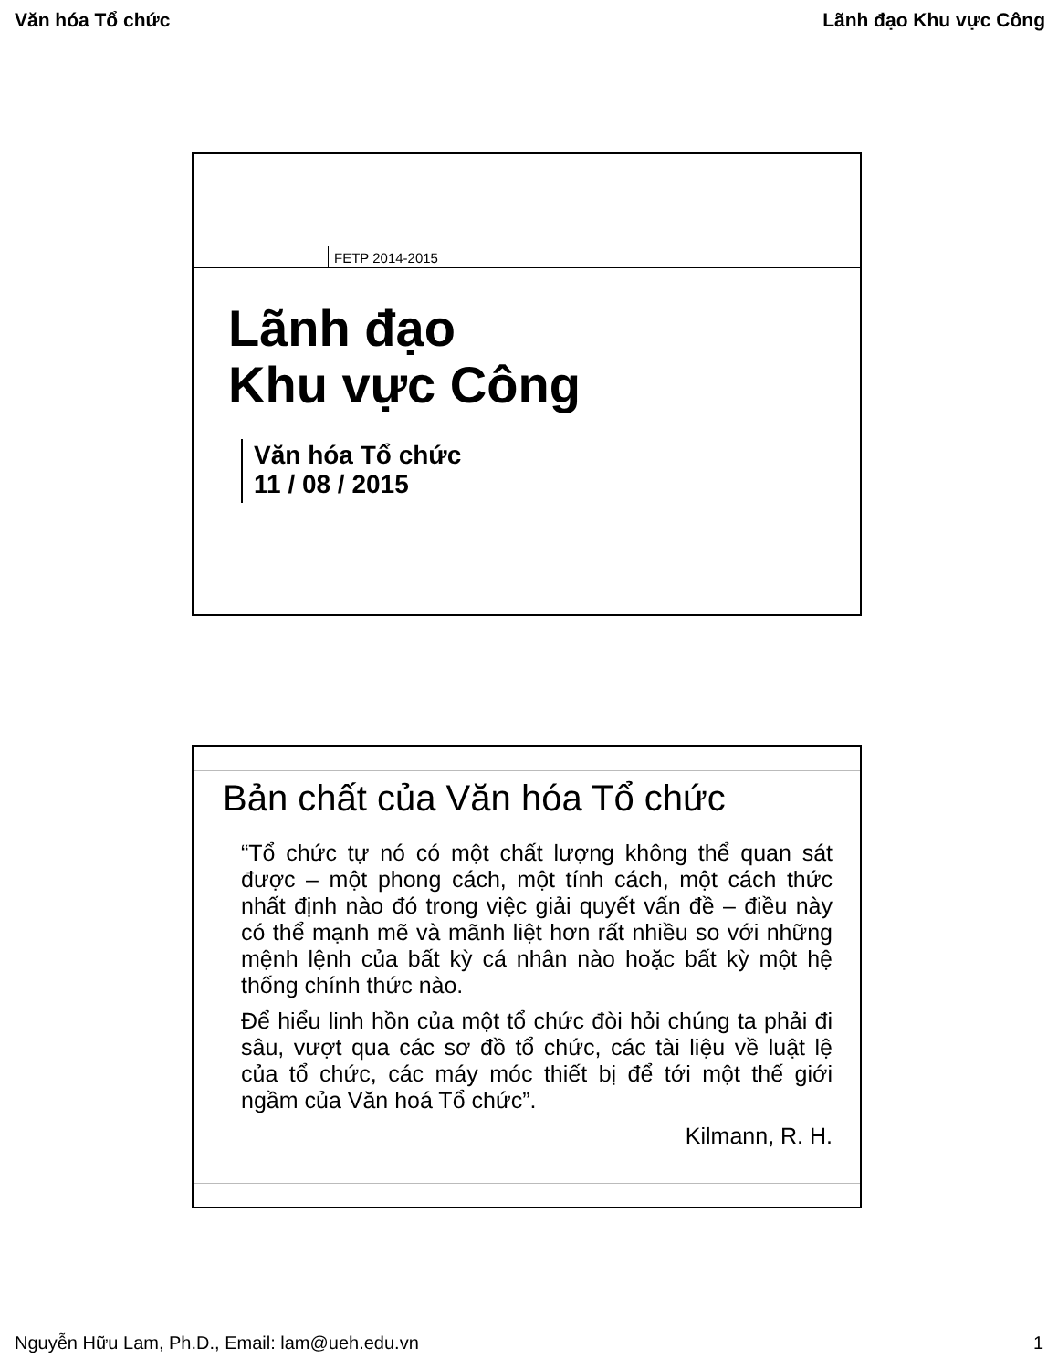Văn hóa Tổ chức Lãnh đạo Khu vực Công
FETP 2014-2015
Lãnh đạo
Khu vực Công
Văn hóa Tổ chức
11 / 08 / 2015
Bản chất của Văn hóa Tổ chức
“Tổ chức tự nó có một chất lượng không thể quan sát được – một phong cách, một tính cách, một cách thức nhất định nào đó trong việc giải quyết vấn đề – điều này có thể mạnh mẽ và mãnh liệt hơn rất nhiều so với những mệnh lệnh của bất kỳ cá nhân nào hoặc bất kỳ một hệ thống chính thức nào.
Để hiểu linh hồn của một tổ chức đòi hỏi chúng ta phải đi sâu, vượt qua các sơ đồ tổ chức, các tài liệu về luật lệ của tổ chức, các máy móc thiết bị để tới một thế giới ngầm của Văn hoá Tổ chức”.
Kilmann, R. H.
Nguyễn Hữu Lam, Ph.D., Email: lam@ueh.edu.vn 1